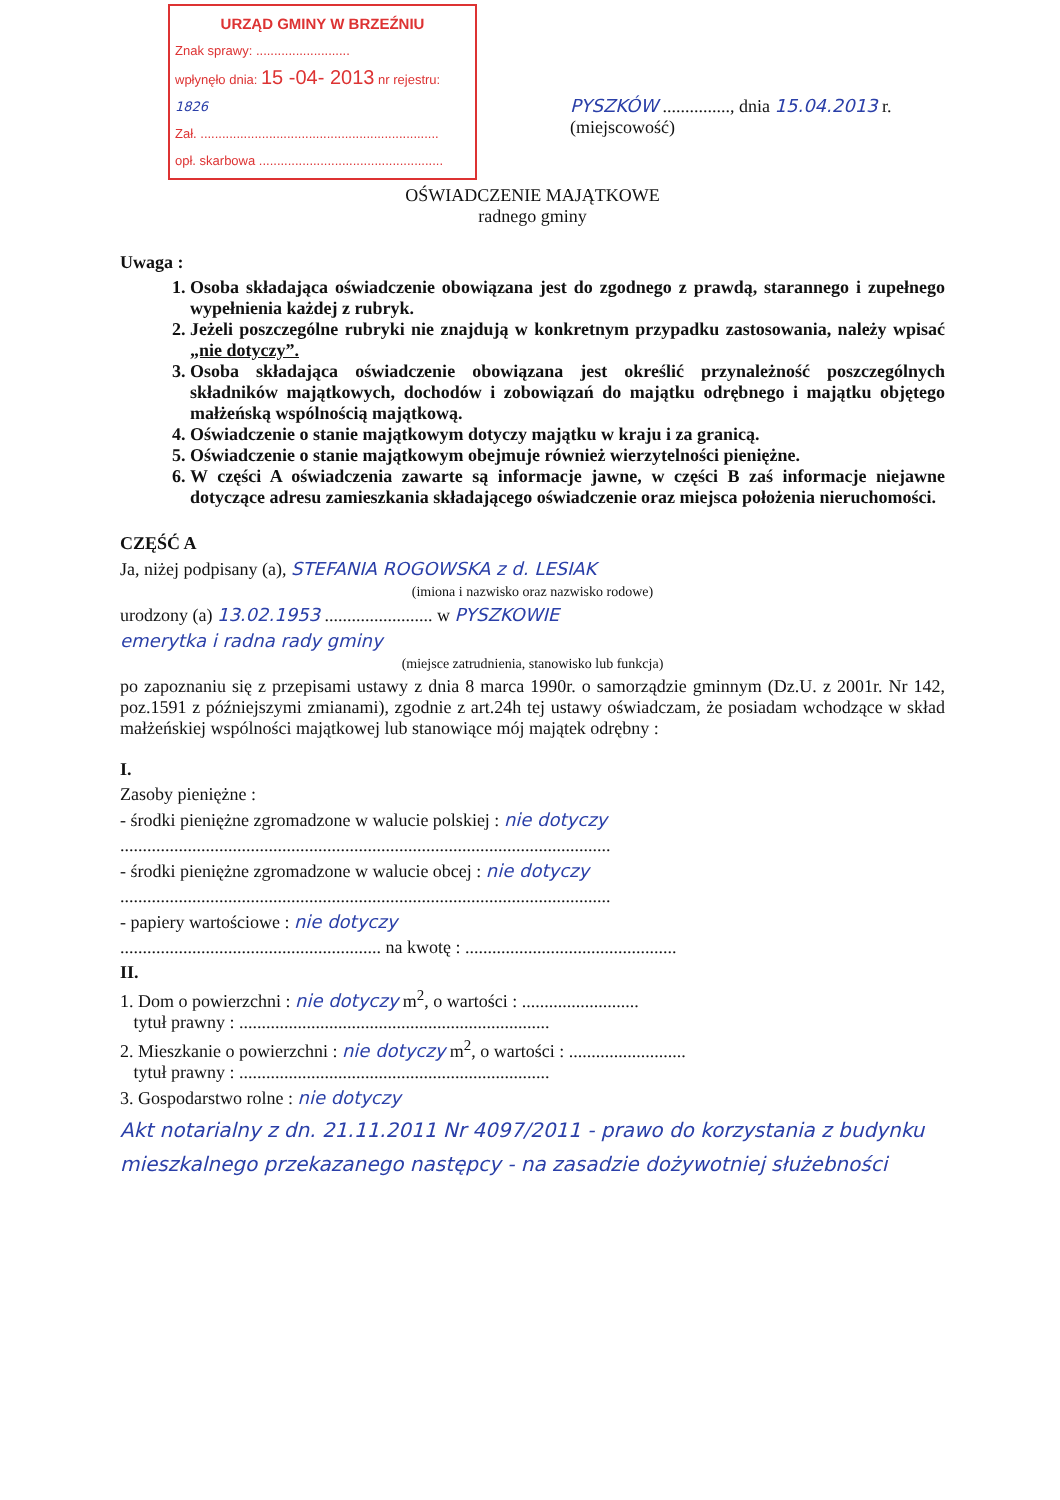URZĄD GMINY W BRZEŹNIU
Znak sprawy: ..........................
wpłynęło dnia: 15 -04- 2013 nr rejestru: 1826
Zał. ..................................................................
opł. skarbowa ...................................................
PYSZKÓW ..............., dnia 15.04.2013 r.
(miejscowość)
OŚWIADCZENIE MAJĄTKOWE
radnego gminy
Uwaga :
1. Osoba składająca oświadczenie obowiązana jest do zgodnego z prawdą, starannego i zupełnego wypełnienia każdej z rubryk.
2. Jeżeli poszczególne rubryki nie znajdują w konkretnym przypadku zastosowania, należy wpisać „nie dotyczy”.
3. Osoba składająca oświadczenie obowiązana jest określić przynależność poszczególnych składników majątkowych, dochodów i zobowiązań do majątku odrębnego i majątku objętego małżeńską wspólnością majątkową.
4. Oświadczenie o stanie majątkowym dotyczy majątku w kraju i za granicą.
5. Oświadczenie o stanie majątkowym obejmuje również wierzytelności pieniężne.
6. W części A oświadczenia zawarte są informacje jawne, w części B zaś informacje niejawne dotyczące adresu zamieszkania składającego oświadczenie oraz miejsca położenia nieruchomości.
CZĘŚĆ A
Ja, niżej podpisany (a), STEFANIA ROGOWSKA z d. LESIAK
(imiona i nazwisko oraz nazwisko rodowe)
urodzony (a) 13.02.1953 ........................ w PYSZKOWIE
emerytka i radna rady gminy
(miejsce zatrudnienia, stanowisko lub funkcja)
po zapoznaniu się z przepisami ustawy z dnia 8 marca 1990r. o samorządzie gminnym (Dz.U. z 2001r. Nr 142, poz.1591 z późniejszymi zmianami), zgodnie z art.24h tej ustawy oświadczam, że posiadam wchodzące w skład małżeńskiej wspólności majątkowej lub stanowiące mój majątek odrębny :
I.
Zasoby pieniężne :
- środki pieniężne zgromadzone w walucie polskiej : nie dotyczy
.............................................................................................................
- środki pieniężne zgromadzone w walucie obcej : nie dotyczy
.............................................................................................................
- papiery wartościowe : nie dotyczy
.......................................................... na kwotę : ...............................................
II.
1. Dom o powierzchni : nie dotyczy m<sup>2</sup>, o wartości : ..........................
tytuł prawny : .....................................................................
2. Mieszkanie o powierzchni : nie dotyczy m<sup>2</sup>, o wartości : ..........................
tytuł prawny : .....................................................................
3. Gospodarstwo rolne : nie dotyczy
Akt notarialny z dn. 21.11.2011 Nr 4097/2011 - prawo do korzystania z budynku mieszkalnego przekazanego następcy - na zasadzie dożywotniej służebności